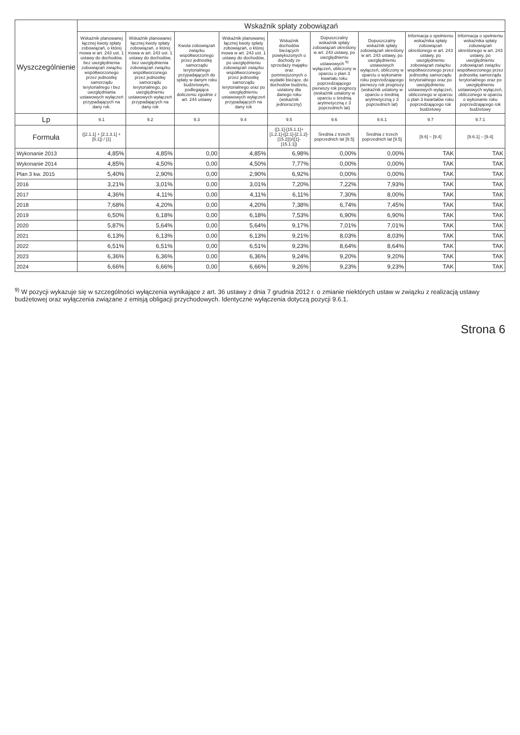| Wyszczególnienie | Wskaźnik spłaty zobowiązań | | | | | | | | |
| --- | --- | --- | --- | --- | --- | --- | --- | --- | --- |
| | Wskaźnik planowanej łącznej kwoty spłaty zobowiązań, o której mowa w art. 243 ust. 1 ustawy do dochodów, bez uwzględnienia zobowiązań związku współtworzonego przez jednostkę samorządu terytorialnego i bez uwzględniania ustawowych wyłączeń przypadających na dany rok. | Wskaźnik planowanej łącznej kwoty spłaty zobowiązań, o której mowa w art. 243 ust. 1 ustawy do dochodów, bez uwzględnienia zobowiązań związku współtworzonego przez jednostkę samorządu terytorialnego, po uwzględnieniu ustawowych wyłączeń przypadających na dany rok | Kwota zobowiązań związku współtworzonego przez jednostkę samorządu terytorialnego przypadających do spłaty w danym roku budżetowym, podlegająca doliczeniu zgodnie z art. 244 ustawy | Wskaźnik planowanej łącznej kwoty spłaty zobowiązań, o której mowa w art. 243 ust. 1 ustawy do dochodów, po uwzględnieniu zobowiązań związku współtworzonego przez jednostkę samorządu terytorialnego oraz po uwzględnieniu ustawowych wyłączeń przypadających na dany rok | Wskaźnik dochodów bieżących powiększonych o dochody ze sprzedaży majątku oraz pomniejszonych o wydatki bieżące, do dochodów budżetu, ustalony dla danego roku (wskaźnik jednoroczny) | Dopuszczalny wskaźnik spłaty zobowiązań określony w art. 243 ustawy, po uwzględnieniu ustawowych <sup>9)</sup> wyłączeń, obliczony w oparciu o plan 3 kwartału roku poprzedzającego pierwszy rok prognozy (wskaźnik ustalony w oparciu o średnią arytmetyczną z 3 poprzednich lat) | Dopuszczalny wskaźnik spłaty zobowiązań określony w art. 243 ustawy, po uwzględnieniu ustawowych wyłączeń, obliczony w oparciu o wykonanie roku poprzedzającego pierwszy rok prognozy (wskaźnik ustalony w oparciu o średnią arytmetyczną z 3 poprzednich lat) | Informacja o spełnieniu wskaźnika spłaty zobowiązań określonego w art. 243 ustawy, po uwzględnieniu zobowiązań związku współtworzonego przez jednostkę samorządu terytorialnego oraz po uwzględnieniu ustawowych wyłączeń, obliczonego w oparciu o plan 3 kwartałów roku poprzedzającego rok budżetowy | Informacja o spełnieniu wskaźnika spłaty zobowiązań określonego w art. 243 ustawy, po uwzględnieniu zobowiązań związku współtworzonego przez jednostkę samorządu terytorialnego oraz po uwzględnieniu ustawowych wyłączeń, obliczonego w oparciu o wykonanie roku poprzedzającego rok budżetowy |
| Lp | 9.1 | 9.2 | 9.3 | 9.4 | 9.5 | 9.6 | 9.6.1 | 9.7 | 9.7.1 |
| Formuła | ([2.1.1] + [2.1.3.1] + [5.1]) / [1] | | | | ([1.1]-[15.1.1]+[1.2.1]-([2.1]-[2.1.2]-[15.2]))/([1]-[15.1.1]) | Średnia z trzech poprzednich lat [9.5] | Średnia z trzech poprzednich lat [9.5] | [9.6] – [9.4] | [9.6.1] – [9.4] |
| Wykonanie 2013 | 4,85% | 4,85% | 0,00 | 4,85% | 6,98% | 0,00% | 0,00% | TAK | TAK |
| Wykonanie 2014 | 4,85% | 4,50% | 0,00 | 4,50% | 7,77% | 0,00% | 0,00% | TAK | TAK |
| Plan 3 kw. 2015 | 5,40% | 2,90% | 0,00 | 2,90% | 6,92% | 0,00% | 0,00% | TAK | TAK |
| 2016 | 3,21% | 3,01% | 0,00 | 3,01% | 7,20% | 7,22% | 7,93% | TAK | TAK |
| 2017 | 4,36% | 4,11% | 0,00 | 4,11% | 6,11% | 7,30% | 8,00% | TAK | TAK |
| 2018 | 7,68% | 4,20% | 0,00 | 4,20% | 7,38% | 6,74% | 7,45% | TAK | TAK |
| 2019 | 6,50% | 6,18% | 0,00 | 6,18% | 7,53% | 6,90% | 6,90% | TAK | TAK |
| 2020 | 5,87% | 5,64% | 0,00 | 5,64% | 9,17% | 7,01% | 7,01% | TAK | TAK |
| 2021 | 6,13% | 6,13% | 0,00 | 6,13% | 9,21% | 8,03% | 8,03% | TAK | TAK |
| 2022 | 6,51% | 6,51% | 0,00 | 6,51% | 9,23% | 8,64% | 8,64% | TAK | TAK |
| 2023 | 6,36% | 6,36% | 0,00 | 6,36% | 9,24% | 9,20% | 9,20% | TAK | TAK |
| 2024 | 6,66% | 6,66% | 0,00 | 6,66% | 9,26% | 9,23% | 9,23% | TAK | TAK |
<sup>9)</sup> W pozycji wykazuje się w szczególności wyłączenia wynikające z art. 36 ustawy z dnia 7 grudnia 2012 r. o zmianie niektórych ustaw w związku z realizacją ustawy budżetowej oraz wyłączenia związane z emisją obligacji przychodowych. Identyczne wyłączenia dotyczą pozycji 9.6.1.
Strona 6